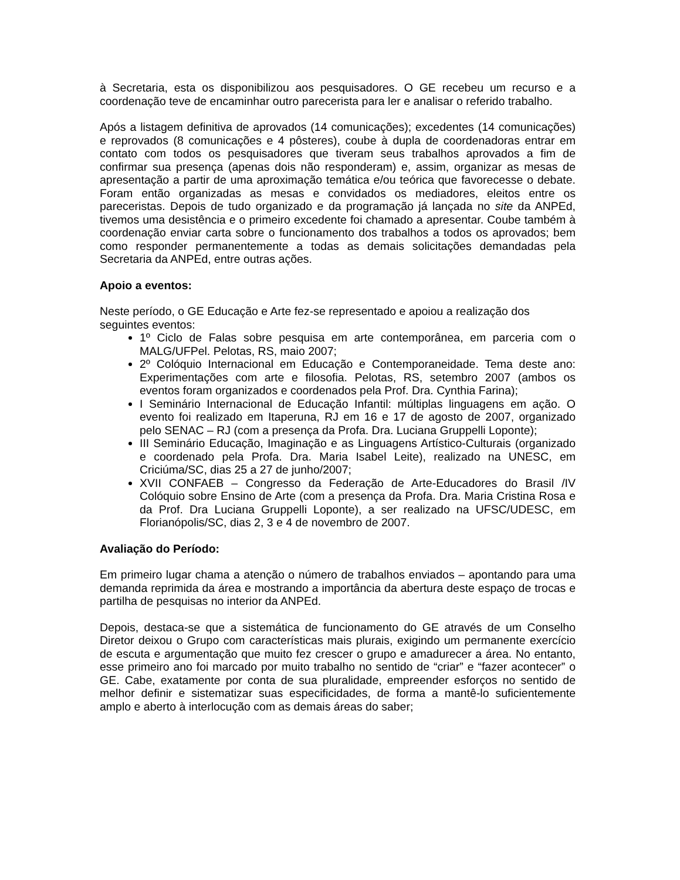à Secretaria, esta os disponibilizou aos pesquisadores. O GE recebeu um recurso e a coordenação teve de encaminhar outro parecerista para ler e analisar o referido trabalho.
Após a listagem definitiva de aprovados (14 comunicações); excedentes (14 comunicações) e reprovados (8 comunicações e 4 pôsteres), coube à dupla de coordenadoras entrar em contato com todos os pesquisadores que tiveram seus trabalhos aprovados a fim de confirmar sua presença (apenas dois não responderam) e, assim, organizar as mesas de apresentação a partir de uma aproximação temática e/ou teórica que favorecesse o debate. Foram então organizadas as mesas e convidados os mediadores, eleitos entre os pareceristas. Depois de tudo organizado e da programação já lançada no site da ANPEd, tivemos uma desistência e o primeiro excedente foi chamado a apresentar. Coube também à coordenação enviar carta sobre o funcionamento dos trabalhos a todos os aprovados; bem como responder permanentemente a todas as demais solicitações demandadas pela Secretaria da ANPEd, entre outras ações.
Apoio a eventos:
Neste período, o GE Educação e Arte fez-se representado e apoiou a realização dos seguintes eventos:
1º Ciclo de Falas sobre pesquisa em arte contemporânea, em parceria com o MALG/UFPel. Pelotas, RS, maio 2007;
2º Colóquio Internacional em Educação e Contemporaneidade. Tema deste ano: Experimentações com arte e filosofia. Pelotas, RS, setembro 2007 (ambos os eventos foram organizados e coordenados pela Prof. Dra. Cynthia Farina);
I Seminário Internacional de Educação Infantil: múltiplas linguagens em ação. O evento foi realizado em Itaperuna, RJ em 16 e 17 de agosto de 2007, organizado pelo SENAC – RJ (com a presença da Profa. Dra. Luciana Gruppelli Loponte);
III Seminário Educação, Imaginação e as Linguagens Artístico-Culturais (organizado e coordenado pela Profa. Dra. Maria Isabel Leite), realizado na UNESC, em Criciúma/SC, dias 25 a 27 de junho/2007;
XVII CONFAEB – Congresso da Federação de Arte-Educadores do Brasil /IV Colóquio sobre Ensino de Arte (com a presença da Profa. Dra. Maria Cristina Rosa e da Prof. Dra Luciana Gruppelli Loponte), a ser realizado na UFSC/UDESC, em Florianópolis/SC, dias 2, 3 e 4 de novembro de 2007.
Avaliação do Período:
Em primeiro lugar chama a atenção o número de trabalhos enviados – apontando para uma demanda reprimida da área e mostrando a importância da abertura deste espaço de trocas e partilha de pesquisas no interior da ANPEd.
Depois, destaca-se que a sistemática de funcionamento do GE através de um Conselho Diretor deixou o Grupo com características mais plurais, exigindo um permanente exercício de escuta e argumentação que muito fez crescer o grupo e amadurecer a área. No entanto, esse primeiro ano foi marcado por muito trabalho no sentido de “criar” e “fazer acontecer” o GE. Cabe, exatamente por conta de sua pluralidade, empreender esforços no sentido de melhor definir e sistematizar suas especificidades, de forma a mantê-lo suficientemente amplo e aberto à interlocução com as demais áreas do saber;